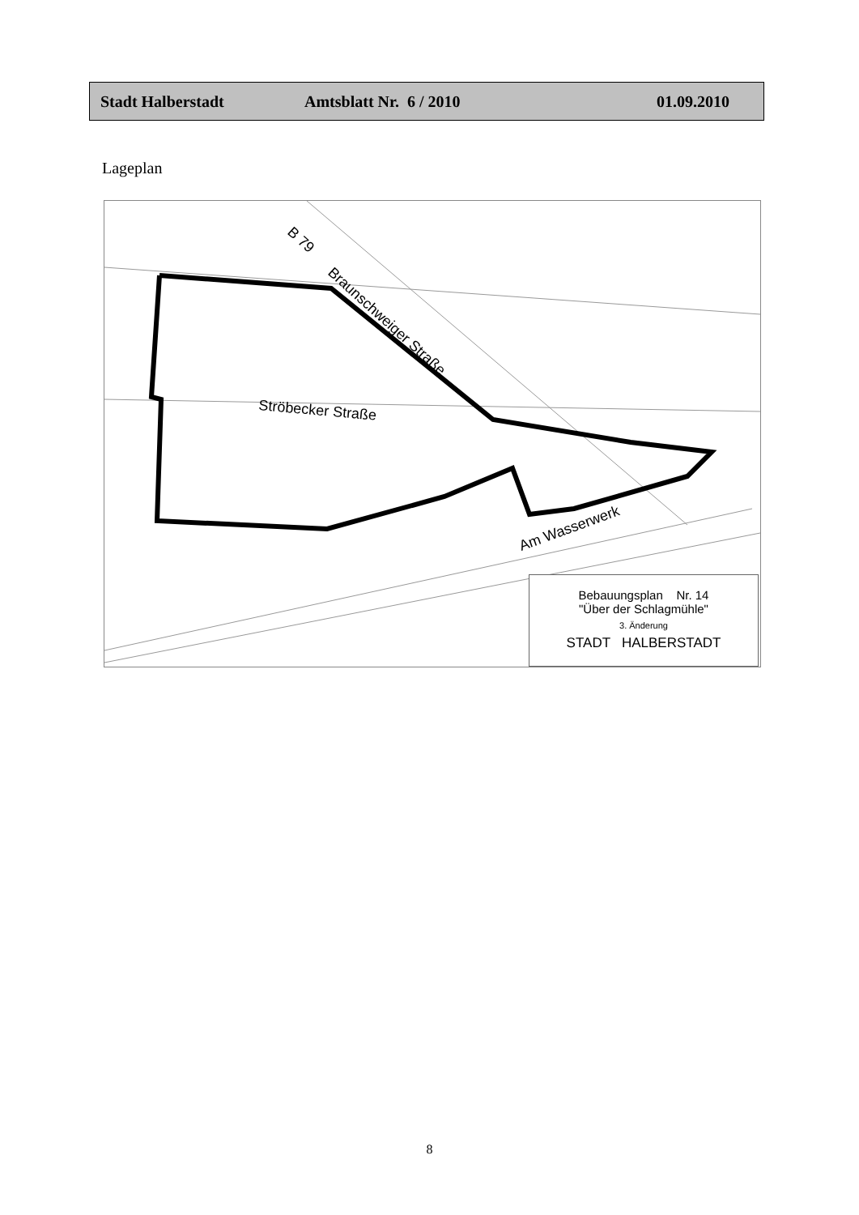Stadt Halberstadt Amtsblatt Nr. 6 / 2010 01.09.2010
Lageplan
B 79
Braunschweiger Straße
Ströbecker Straße
Am Wasserwerk
Bebauungsplan Nr. 14
"Über der Schlagmühle"
3. Änderung
STADT HALBERSTADT
8